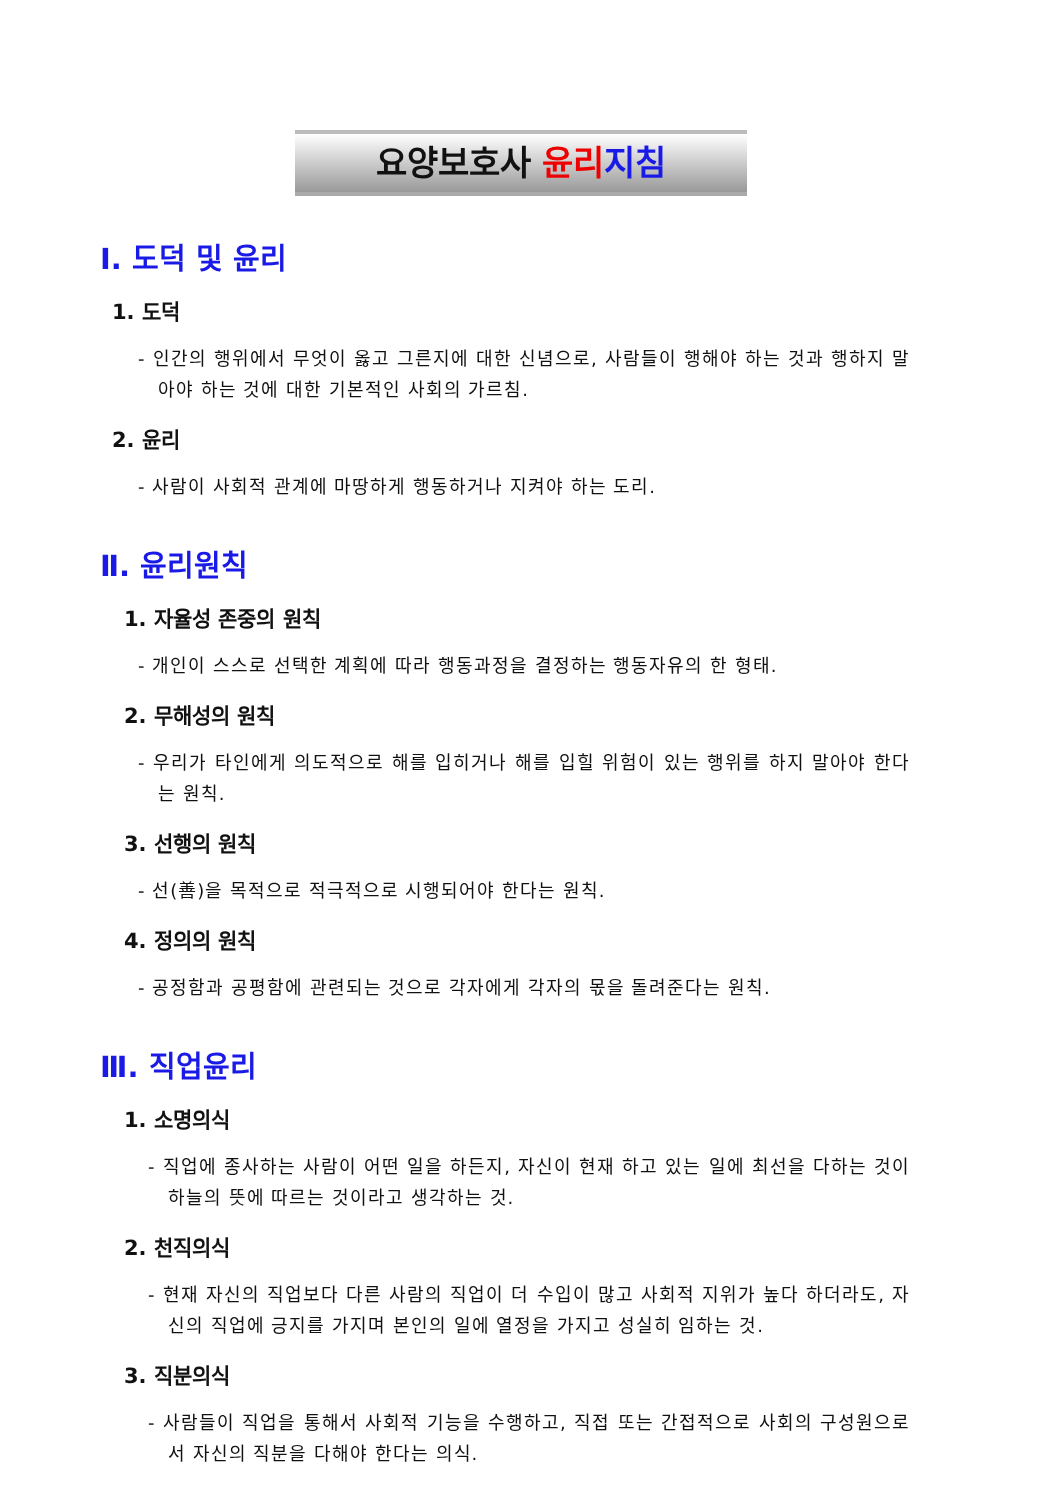요양보호사 윤리 지침
Ⅰ. 도덕 및 윤리
1. 도덕
- 인간의 행위에서 무엇이 옳고 그른지에 대한 신념으로, 사람들이 행해야 하는 것과 행하지 말아야 하는 것에 대한 기본적인 사회의 가르침.
2. 윤리
- 사람이 사회적 관계에 마땅하게 행동하거나 지켜야 하는 도리.
Ⅱ. 윤리원칙
1. 자율성 존중의 원칙
- 개인이 스스로 선택한 계획에 따라 행동과정을 결정하는 행동자유의 한 형태.
2. 무해성의 원칙
- 우리가 타인에게 의도적으로 해를 입히거나 해를 입힐 위험이 있는 행위를 하지 말아야 한다는 원칙.
3. 선행의 원칙
- 선(善)을 목적으로 적극적으로 시행되어야 한다는 원칙.
4. 정의의 원칙
- 공정함과 공평함에 관련되는 것으로 각자에게 각자의 몫을 돌려준다는 원칙.
Ⅲ. 직업윤리
1. 소명의식
- 직업에 종사하는 사람이 어떤 일을 하든지, 자신이 현재 하고 있는 일에 최선을 다하는 것이 하늘의 뜻에 따르는 것이라고 생각하는 것.
2. 천직의식
- 현재 자신의 직업보다 다른 사람의 직업이 더 수입이 많고 사회적 지위가 높다 하더라도, 자신의 직업에 긍지를 가지며 본인의 일에 열정을 가지고 성실히 임하는 것.
3. 직분의식
- 사람들이 직업을 통해서 사회적 기능을 수행하고, 직접 또는 간접적으로 사회의 구성원으로서 자신의 직분을 다해야 한다는 의식.